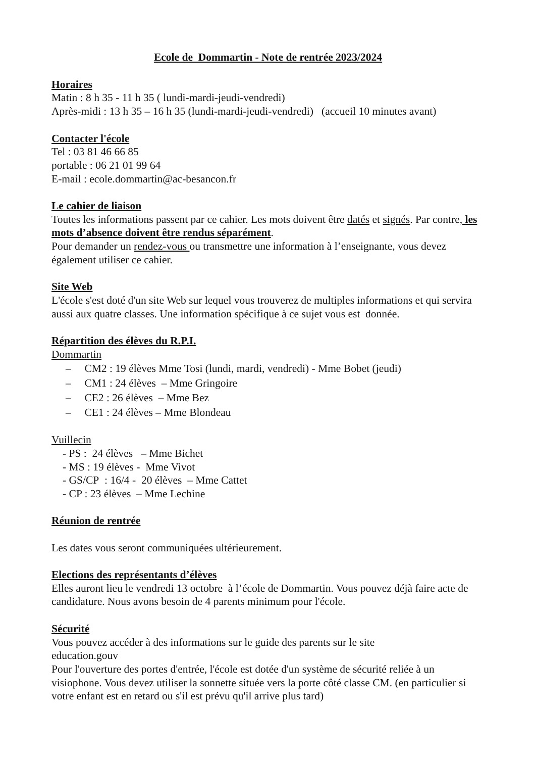Ecole de Dommartin - Note de rentrée 2023/2024
Horaires
Matin : 8 h 35 - 11 h 35 ( lundi-mardi-jeudi-vendredi)
Après-midi : 13 h 35 – 16 h 35 (lundi-mardi-jeudi-vendredi) (accueil 10 minutes avant)
Contacter l'école
Tel : 03 81 46 66 85
portable : 06 21 01 99 64
E-mail : ecole.dommartin@ac-besancon.fr
Le cahier de liaison
Toutes les informations passent par ce cahier. Les mots doivent être datés et signés. Par contre, les mots d’absence doivent être rendus séparément.
Pour demander un rendez-vous ou transmettre une information à l’enseignante, vous devez également utiliser ce cahier.
Site Web
L'école s'est doté d'un site Web sur lequel vous trouverez de multiples informations et qui servira aussi aux quatre classes. Une information spécifique à ce sujet vous est donnée.
Répartition des élèves du R.P.I.
Dommartin
– CM2 : 19 élèves Mme Tosi (lundi, mardi, vendredi) - Mme Bobet (jeudi)
– CM1 : 24 élèves – Mme Gringoire
– CE2 : 26 élèves – Mme Bez
– CE1 : 24 élèves – Mme Blondeau
Vuillecin
- PS : 24 élèves – Mme Bichet
- MS : 19 élèves - Mme Vivot
- GS/CP : 16/4 - 20 élèves – Mme Cattet
- CP : 23 élèves – Mme Lechine
Réunion de rentrée
Les dates vous seront communiquées ultérieurement.
Elections des représentants d’élèves
Elles auront lieu le vendredi 13 octobre à l’école de Dommartin. Vous pouvez déjà faire acte de candidature. Nous avons besoin de 4 parents minimum pour l'école.
Sécurité
Vous pouvez accéder à des informations sur le guide des parents sur le site
education.gouv
Pour l'ouverture des portes d'entrée, l'école est dotée d'un système de sécurité reliée à un visiophone. Vous devez utiliser la sonnette située vers la porte côté classe CM. (en particulier si votre enfant est en retard ou s'il est prévu qu'il arrive plus tard)